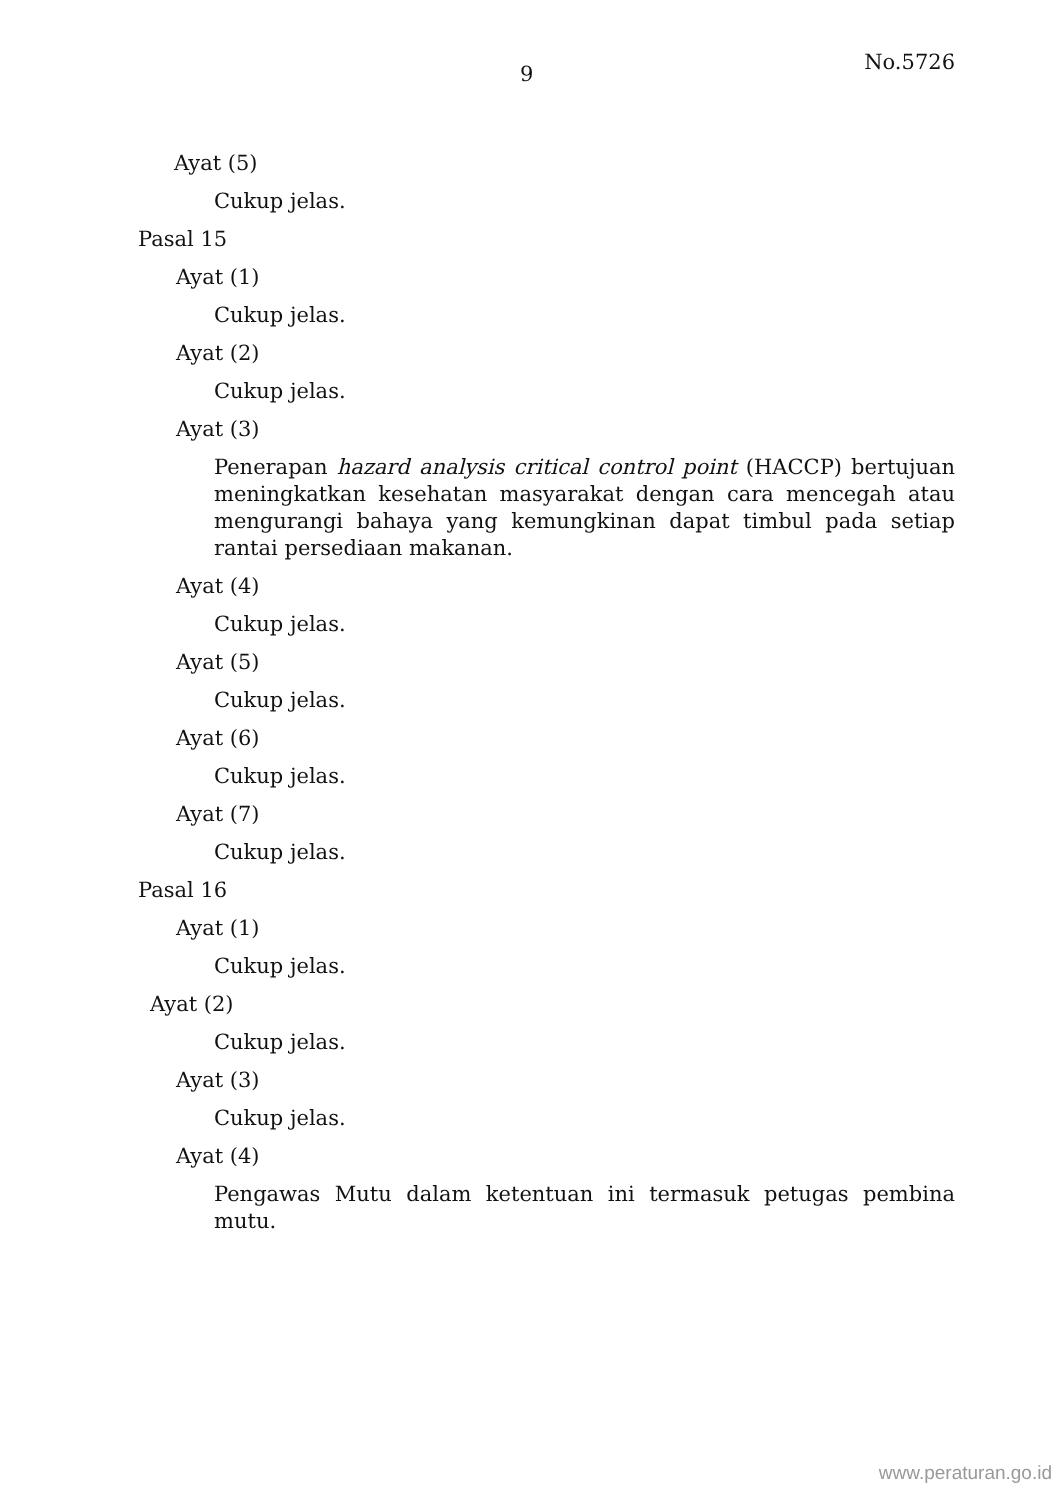9 No.5726
Ayat (5)
Cukup jelas.
Pasal 15
Ayat (1)
Cukup jelas.
Ayat (2)
Cukup jelas.
Ayat (3)
Penerapan hazard analysis critical control point (HACCP) bertujuan meningkatkan kesehatan masyarakat dengan cara mencegah atau mengurangi bahaya yang kemungkinan dapat timbul pada setiap rantai persediaan makanan.
Ayat (4)
Cukup jelas.
Ayat (5)
Cukup jelas.
Ayat (6)
Cukup jelas.
Ayat (7)
Cukup jelas.
Pasal 16
Ayat (1)
Cukup jelas.
Ayat (2)
Cukup jelas.
Ayat (3)
Cukup jelas.
Ayat (4)
Pengawas Mutu dalam ketentuan ini termasuk petugas pembina mutu.
www.peraturan.go.id